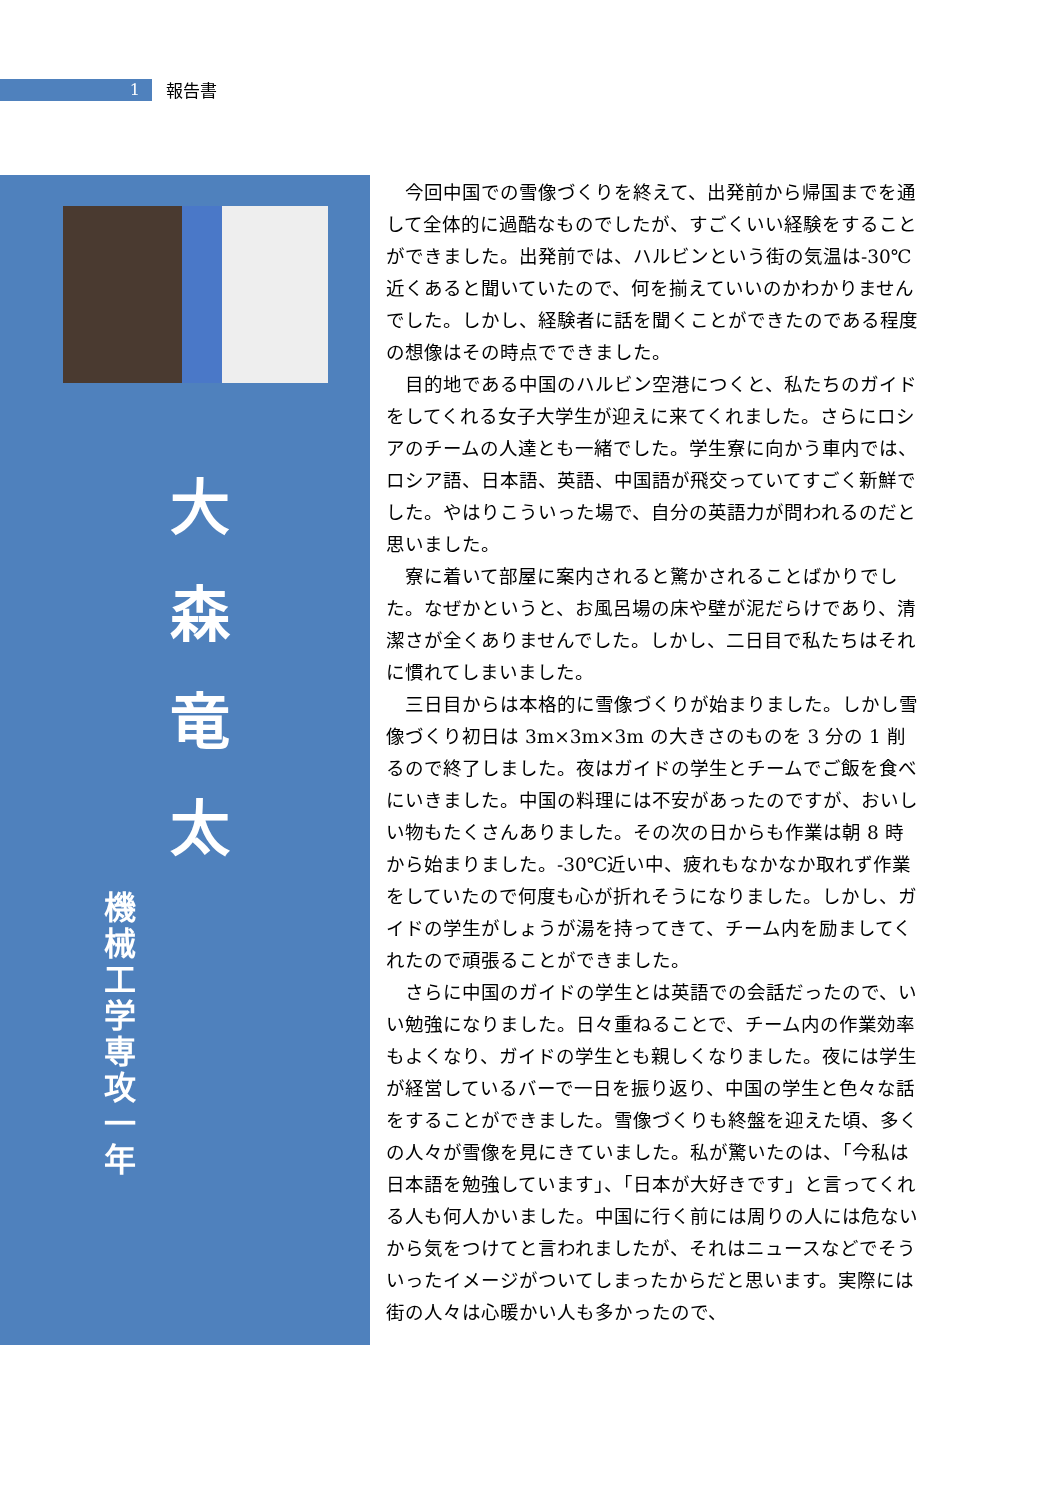1
報告書
大
森
竜
太
機
械
工
学
専
攻
一
年
今回中国での雪像づくりを終えて、出発前から帰国までを通して全体的に過酷なものでしたが、すごくいい経験をすることができました。出発前では、ハルビンという街の気温は-30℃近くあると聞いていたので、何を揃えていいのかわかりませんでした。しかし、経験者に話を聞くことができたのである程度の想像はその時点でできました。
目的地である中国のハルビン空港につくと、私たちのガイドをしてくれる女子大学生が迎えに来てくれました。さらにロシアのチームの人達とも一緒でした。学生寮に向かう車内では、ロシア語、日本語、英語、中国語が飛交っていてすごく新鮮でした。やはりこういった場で、自分の英語力が問われるのだと思いました。
寮に着いて部屋に案内されると驚かされることばかりでした。なぜかというと、お風呂場の床や壁が泥だらけであり、清潔さが全くありませんでした。しかし、二日目で私たちはそれに慣れてしまいました。
三日目からは本格的に雪像づくりが始まりました。しかし雪像づくり初日は 3m×3m×3m の大きさのものを 3 分の 1 削るので終了しました。夜はガイドの学生とチームでご飯を食べにいきました。中国の料理には不安があったのですが、おいしい物もたくさんありました。その次の日からも作業は朝 8 時から始まりました。-30℃近い中、疲れもなかなか取れず作業をしていたので何度も心が折れそうになりました。しかし、ガイドの学生がしょうが湯を持ってきて、チーム内を励ましてくれたので頑張ることができました。
さらに中国のガイドの学生とは英語での会話だったので、いい勉強になりました。日々重ねることで、チーム内の作業効率もよくなり、ガイドの学生とも親しくなりました。夜には学生が経営しているバーで一日を振り返り、中国の学生と色々な話をすることができました。雪像づくりも終盤を迎えた頃、多くの人々が雪像を見にきていました。私が驚いたのは、「今私は日本語を勉強しています」、「日本が大好きです」と言ってくれる人も何人かいました。中国に行く前には周りの人には危ないから気をつけてと言われましたが、それはニュースなどでそういったイメージがついてしまったからだと思います。実際には街の人々は心暖かい人も多かったので、